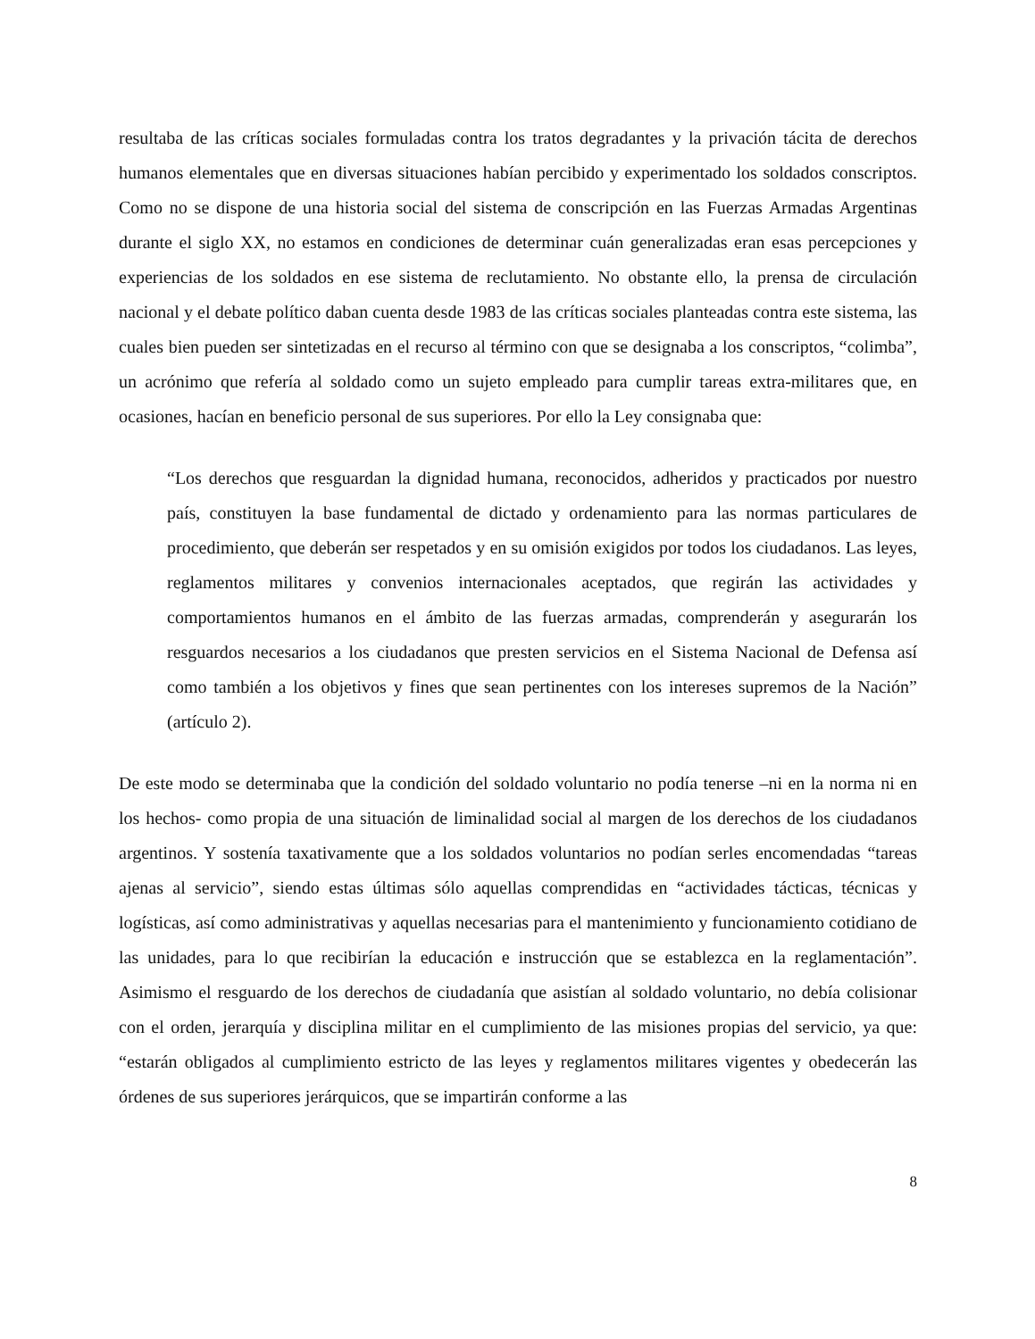resultaba de las críticas sociales formuladas contra los tratos degradantes y la privación tácita de derechos humanos elementales que en diversas situaciones habían percibido y experimentado los soldados conscriptos. Como no se dispone de una historia social del sistema de conscripción en las Fuerzas Armadas Argentinas durante el siglo XX, no estamos en condiciones de determinar cuán generalizadas eran esas percepciones y experiencias de los soldados en ese sistema de reclutamiento. No obstante ello, la prensa de circulación nacional y el debate político daban cuenta desde 1983 de las críticas sociales planteadas contra este sistema, las cuales bien pueden ser sintetizadas en el recurso al término con que se designaba a los conscriptos, “colimba”, un acrónimo que refería al soldado como un sujeto empleado para cumplir tareas extra-militares que, en ocasiones, hacían en beneficio personal de sus superiores. Por ello la Ley consignaba que:
“Los derechos que resguardan la dignidad humana, reconocidos, adheridos y practicados por nuestro país, constituyen la base fundamental de dictado y ordenamiento para las normas particulares de procedimiento, que deberán ser respetados y en su omisión exigidos por todos los ciudadanos. Las leyes, reglamentos militares y convenios internacionales aceptados, que regirán las actividades y comportamientos humanos en el ámbito de las fuerzas armadas, comprenderán y asegurarán los resguardos necesarios a los ciudadanos que presten servicios en el Sistema Nacional de Defensa así como también a los objetivos y fines que sean pertinentes con los intereses supremos de la Nación” (artículo 2).
De este modo se determinaba que la condición del soldado voluntario no podía tenerse –ni en la norma ni en los hechos- como propia de una situación de liminalidad social al margen de los derechos de los ciudadanos argentinos. Y sostenía taxativamente que a los soldados voluntarios no podían serles encomendadas “tareas ajenas al servicio”, siendo estas últimas sólo aquellas comprendidas en “actividades tácticas, técnicas y logísticas, así como administrativas y aquellas necesarias para el mantenimiento y funcionamiento cotidiano de las unidades, para lo que recibirían la educación e instrucción que se establezca en la reglamentación”. Asimismo el resguardo de los derechos de ciudadanía que asistían al soldado voluntario, no debía colisionar con el orden, jerarquía y disciplina militar en el cumplimiento de las misiones propias del servicio, ya que: “estarán obligados al cumplimiento estricto de las leyes y reglamentos militares vigentes y obedecerán las órdenes de sus superiores jerárquicos, que se impartirán conforme a las
8